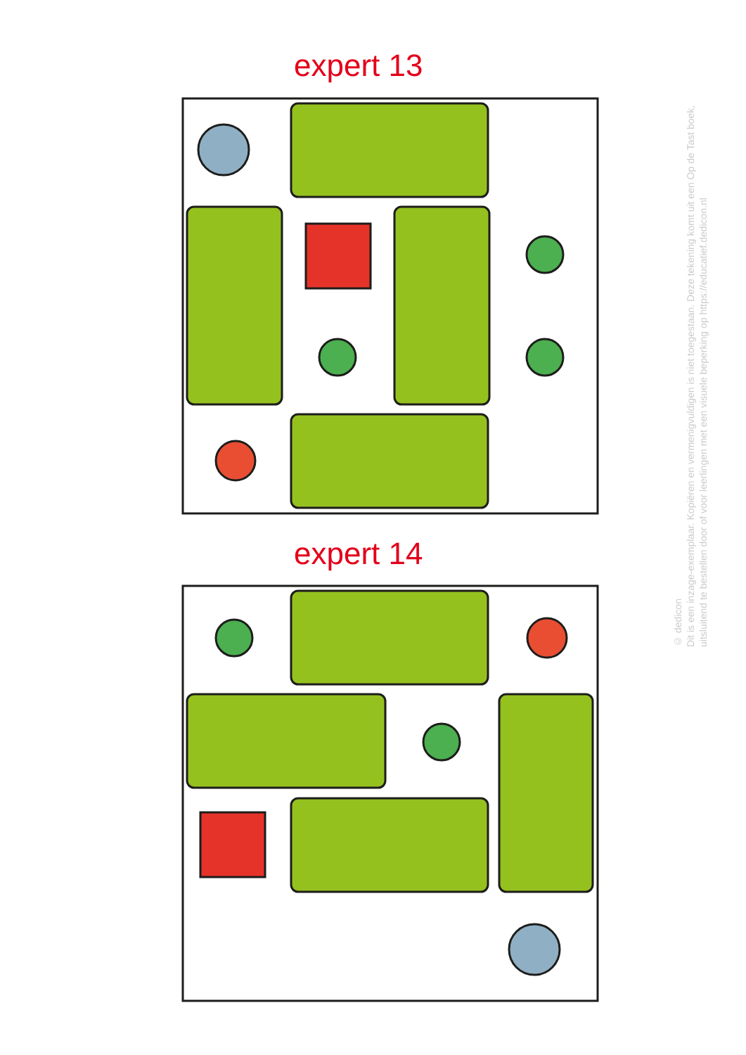expert 13
expert 14
© dedicon
Dit is een inzage-exemplaar. Kopiëren en vermenigvuldigen is niet toegestaan. Deze tekening komt uit een Op de Tast boek, uitsluitend te bestellen door of voor leerlingen met een visuele beperking op https://educatief.dedicon.nl